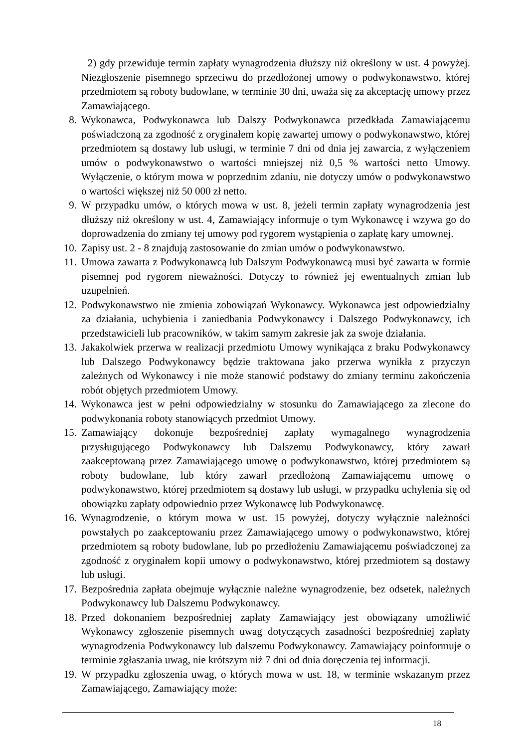2) gdy przewiduje termin zapłaty wynagrodzenia dłuższy niż określony w ust. 4 powyżej. Niezgłoszenie pisemnego sprzeciwu do przedłożonej umowy o podwykonawstwo, której przedmiotem są roboty budowlane, w terminie 30 dni, uważa się za akceptację umowy przez Zamawiającego.
8. Wykonawca, Podwykonawca lub Dalszy Podwykonawca przedkłada Zamawiającemu poświadczoną za zgodność z oryginałem kopię zawartej umowy o podwykonawstwo, której przedmiotem są dostawy lub usługi, w terminie 7 dni od dnia jej zawarcia, z wyłączeniem umów o podwykonawstwo o wartości mniejszej niż 0,5 % wartości netto Umowy. Wyłączenie, o którym mowa w poprzednim zdaniu, nie dotyczy umów o podwykonawstwo o wartości większej niż 50 000 zł netto.
9. W przypadku umów, o których mowa w ust. 8, jeżeli termin zapłaty wynagrodzenia jest dłuższy niż określony w ust. 4, Zamawiający informuje o tym Wykonawcę i wzywa go do doprowadzenia do zmiany tej umowy pod rygorem wystąpienia o zapłatę kary umownej.
10. Zapisy ust. 2 - 8 znajdują zastosowanie do zmian umów o podwykonawstwo.
11. Umowa zawarta z Podwykonawcą lub Dalszym Podwykonawcą musi być zawarta w formie pisemnej pod rygorem nieważności. Dotyczy to również jej ewentualnych zmian lub uzupełnień.
12. Podwykonawstwo nie zmienia zobowiązań Wykonawcy. Wykonawca jest odpowiedzialny za działania, uchybienia i zaniedbania Podwykonawcy i Dalszego Podwykonawcy, ich przedstawicieli lub pracowników, w takim samym zakresie jak za swoje działania.
13. Jakakolwiek przerwa w realizacji przedmiotu Umowy wynikająca z braku Podwykonawcy lub Dalszego Podwykonawcy będzie traktowana jako przerwa wynikła z przyczyn zależnych od Wykonawcy i nie może stanowić podstawy do zmiany terminu zakończenia robót objętych przedmiotem Umowy.
14. Wykonawca jest w pełni odpowiedzialny w stosunku do Zamawiającego za zlecone do podwykonania roboty stanowiących przedmiot Umowy.
15. Zamawiający dokonuje bezpośredniej zapłaty wymagalnego wynagrodzenia przysługującego Podwykonawcy lub Dalszemu Podwykonawcy, który zawarł zaakceptowaną przez Zamawiającego umowę o podwykonawstwo, której przedmiotem są roboty budowlane, lub który zawarł przedłożoną Zamawiającemu umowę o podwykonawstwo, której przedmiotem są dostawy lub usługi, w przypadku uchylenia się od obowiązku zapłaty odpowiednio przez Wykonawcę lub Podwykonawcę.
16. Wynagrodzenie, o którym mowa w ust. 15 powyżej, dotyczy wyłącznie należności powstałych po zaakceptowaniu przez Zamawiającego umowy o podwykonawstwo, której przedmiotem są roboty budowlane, lub po przedłożeniu Zamawiającemu poświadczonej za zgodność z oryginałem kopii umowy o podwykonawstwo, której przedmiotem są dostawy lub usługi.
17. Bezpośrednia zapłata obejmuje wyłącznie należne wynagrodzenie, bez odsetek, należnych Podwykonawcy lub Dalszemu Podwykonawcy.
18. Przed dokonaniem bezpośredniej zapłaty Zamawiający jest obowiązany umożliwić Wykonawcy zgłoszenie pisemnych uwag dotyczących zasadności bezpośredniej zapłaty wynagrodzenia Podwykonawcy lub dalszemu Podwykonawcy. Zamawiający poinformuje o terminie zgłaszania uwag, nie krótszym niż 7 dni od dnia doręczenia tej informacji.
19. W przypadku zgłoszenia uwag, o których mowa w ust. 18, w terminie wskazanym przez Zamawiającego, Zamawiający może:
18